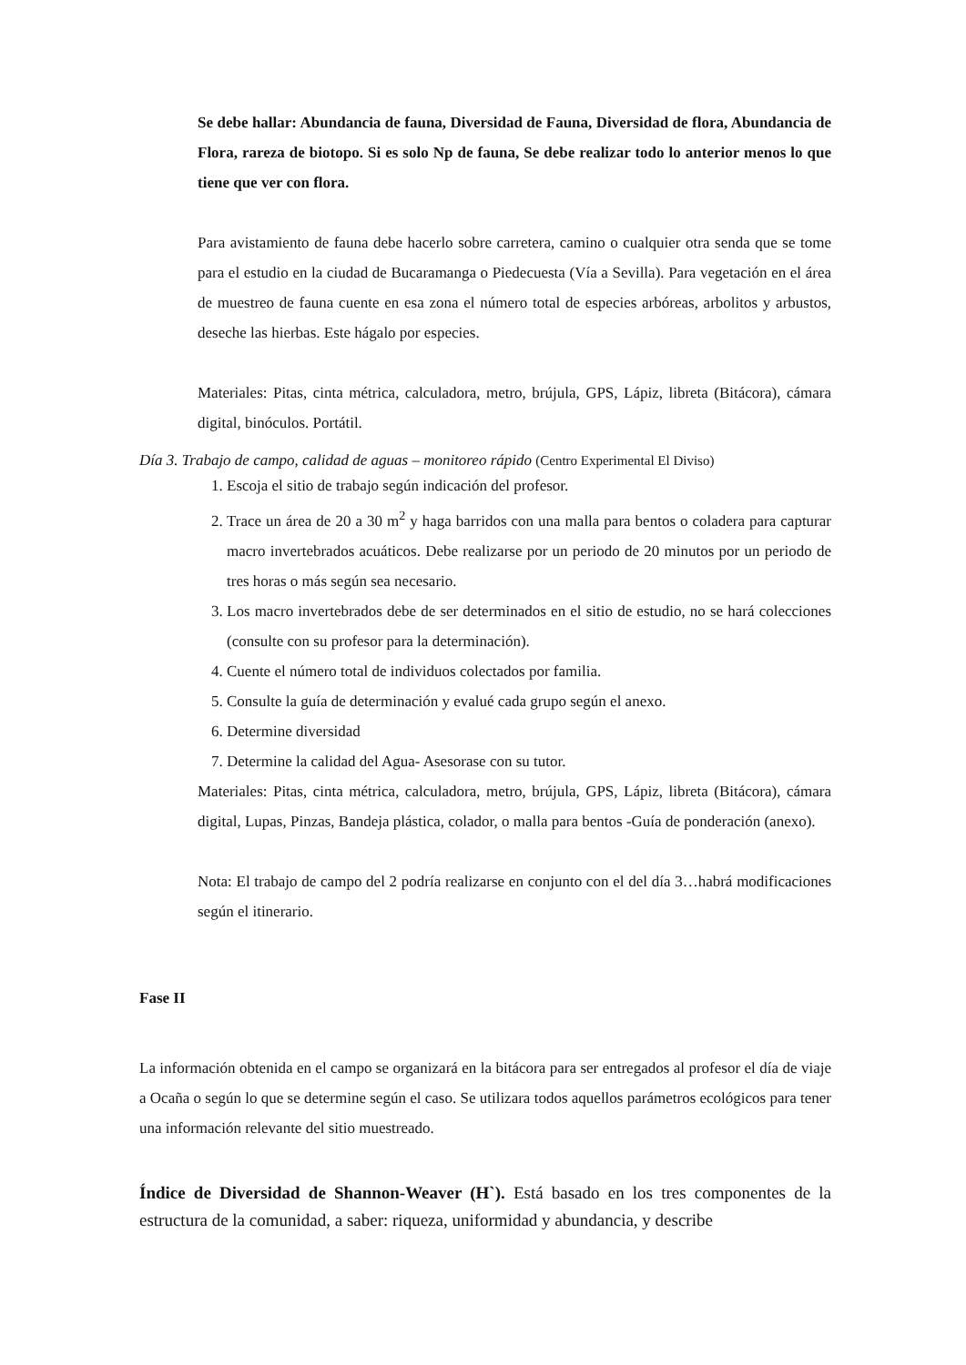Se debe hallar: Abundancia de fauna, Diversidad de Fauna, Diversidad de flora, Abundancia de Flora, rareza de biotopo. Si es solo Np de fauna, Se debe realizar todo lo anterior menos lo que tiene que ver con flora.
Para avistamiento de fauna debe hacerlo sobre carretera, camino o cualquier otra senda que se tome para el estudio en la ciudad de Bucaramanga o Piedecuesta (Vía a Sevilla). Para vegetación en el área de muestreo de fauna cuente en esa zona el número total de especies arbóreas, arbolitos y arbustos, deseche las hierbas. Este hágalo por especies.
Materiales: Pitas, cinta métrica, calculadora, metro, brújula, GPS, Lápiz, libreta (Bitácora), cámara digital, binóculos. Portátil.
Día 3. Trabajo de campo, calidad de aguas – monitoreo rápido (Centro Experimental El Diviso)
1. Escoja el sitio de trabajo según indicación del profesor.
2. Trace un área de 20 a 30 m<sup>2</sup> y haga barridos con una malla para bentos o coladera para capturar macro invertebrados acuáticos. Debe realizarse por un periodo de 20 minutos por un periodo de tres horas o más según sea necesario.
3. Los macro invertebrados debe de ser determinados en el sitio de estudio, no se hará colecciones (consulte con su profesor para la determinación).
4. Cuente el número total de individuos colectados por familia.
5. Consulte la guía de determinación y evalué cada grupo según el anexo.
6. Determine diversidad
7. Determine la calidad del Agua- Asesorase con su tutor.
Materiales: Pitas, cinta métrica, calculadora, metro, brújula, GPS, Lápiz, libreta (Bitácora), cámara digital, Lupas, Pinzas, Bandeja plástica, colador, o malla para bentos -Guía de ponderación (anexo).
Nota: El trabajo de campo del 2 podría realizarse en conjunto con el del día 3…habrá modificaciones según el itinerario.
Fase II
La información obtenida en el campo se organizará en la bitácora para ser entregados al profesor el día de viaje a Ocaña o según lo que se determine según el caso. Se utilizara todos aquellos parámetros ecológicos para tener una información relevante del sitio muestreado.
Índice de Diversidad de Shannon-Weaver (H`). Está basado en los tres componentes de la estructura de la comunidad, a saber: riqueza, uniformidad y abundancia, y describe